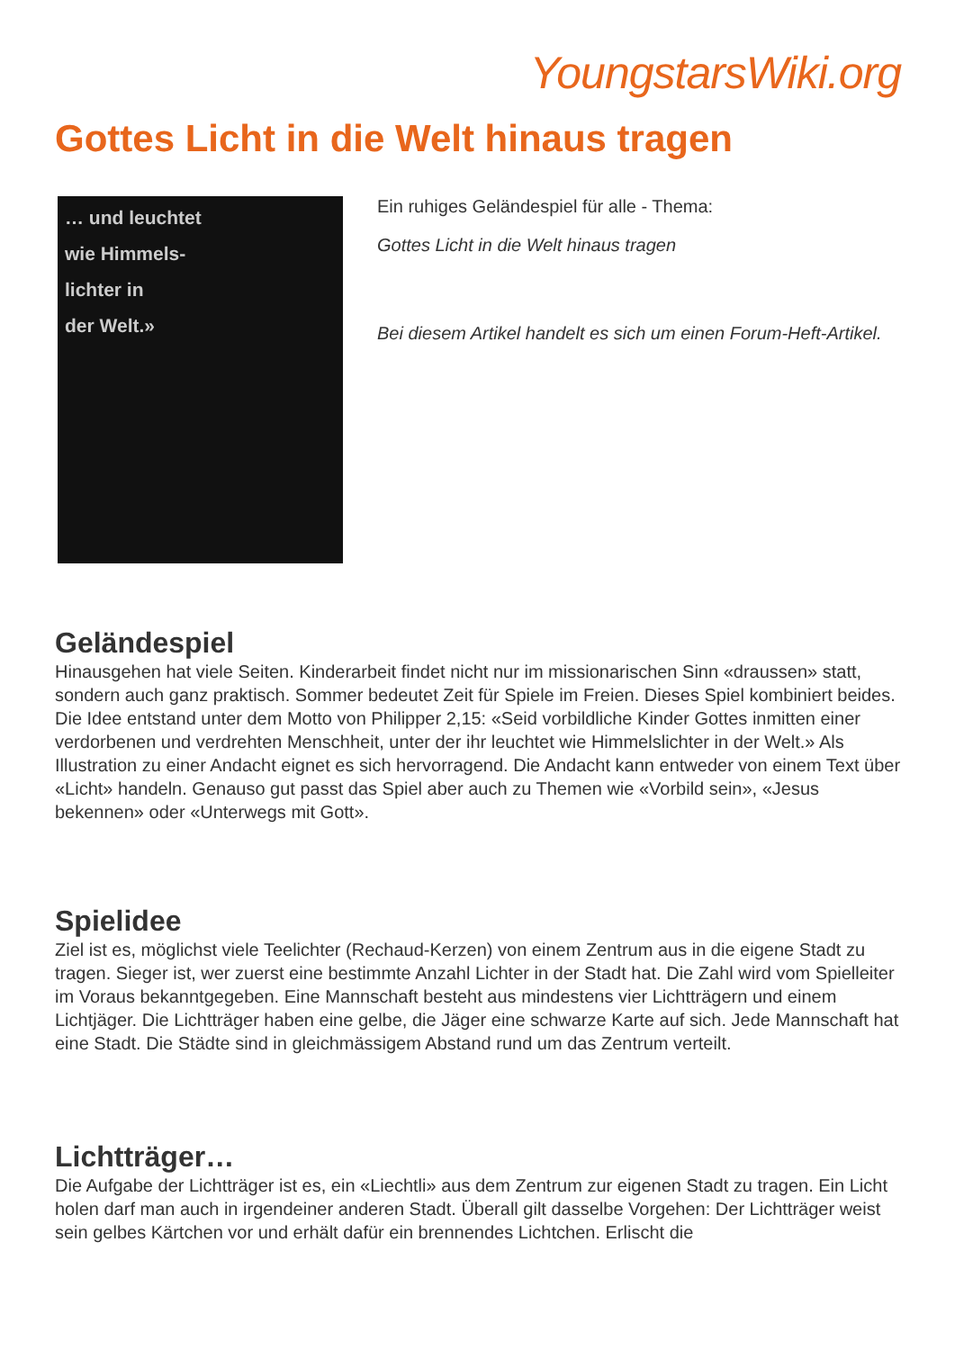YoungstarsWiki.org
Gottes Licht in die Welt hinaus tragen
… und leuchtet
wie Himmels-
lichter in
der Welt.»
Ein ruhiges Geländespiel für alle - Thema:
Gottes Licht in die Welt hinaus tragen
Bei diesem Artikel handelt es sich um einen Forum-Heft-Artikel.
Geländespiel
Hinausgehen hat viele Seiten. Kinderarbeit findet nicht nur im missionarischen Sinn «draussen» statt, sondern auch ganz praktisch. Sommer bedeutet Zeit für Spiele im Freien. Dieses Spiel kombiniert beides. Die Idee entstand unter dem Motto von Philipper 2,15: «Seid vorbildliche Kinder Gottes inmitten einer verdorbenen und verdrehten Menschheit, unter der ihr leuchtet wie Himmelslichter in der Welt.» Als Illustration zu einer Andacht eignet es sich hervorragend. Die Andacht kann entweder von einem Text über «Licht» handeln. Genauso gut passt das Spiel aber auch zu Themen wie «Vorbild sein», «Jesus bekennen» oder «Unterwegs mit Gott».
Spielidee
Ziel ist es, möglichst viele Teelichter (Rechaud-Kerzen) von einem Zentrum aus in die eigene Stadt zu tragen. Sieger ist, wer zuerst eine bestimmte Anzahl Lichter in der Stadt hat. Die Zahl wird vom Spielleiter im Voraus bekanntgegeben. Eine Mannschaft besteht aus mindestens vier Lichtträgern und einem Lichtjäger. Die Lichtträger haben eine gelbe, die Jäger eine schwarze Karte auf sich. Jede Mannschaft hat eine Stadt. Die Städte sind in gleichmässigem Abstand rund um das Zentrum verteilt.
Lichtträger…
Die Aufgabe der Lichtträger ist es, ein «Liechtli» aus dem Zentrum zur eigenen Stadt zu tragen. Ein Licht holen darf man auch in irgendeiner anderen Stadt. Überall gilt dasselbe Vorgehen: Der Lichtträger weist sein gelbes Kärtchen vor und erhält dafür ein brennendes Lichtchen. Erlischt die